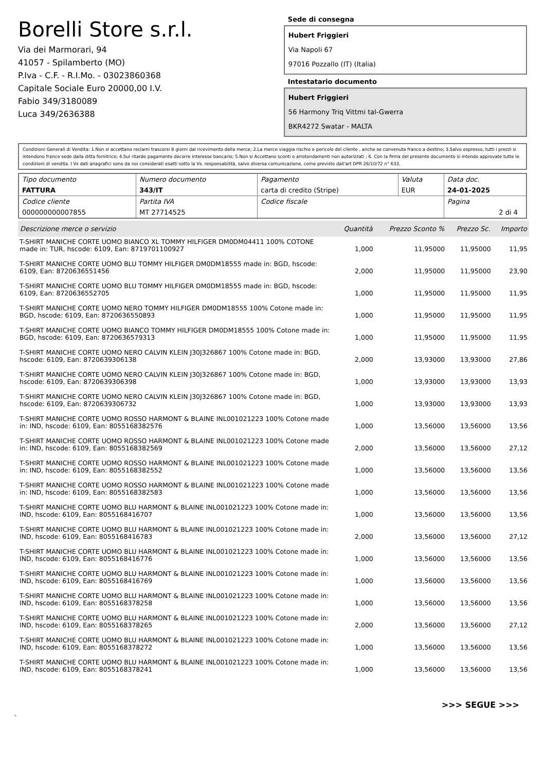Borelli Store s.r.l.
Via dei Marmorari, 94
41057 - Spilamberto (MO)
P.Iva - C.F. - R.I.Mo. - 03023860368
Capitale Sociale Euro 20000,00 I.V.
Fabio 349/3180089
Luca 349/2636388
Sede di consegna
Hubert Friggieri
Via Napoli 67
97016 Pozzallo (IT) (Italia)
Intestatario documento
Hubert Friggieri
56 Harmony Triq Vittmi tal-Gwerra
BKR4272 Swatar - MALTA
Condizioni Generali di Vendita: 1.Non si accettano reclami trascorsi 8 giorni dal ricevimento della merce; 2.La merce viaggia rischio e pericolo del cliente , anche se convenuta franco a destino; 3.Salvo espresso, tutti i prezzi si intendono franco sede dalla ditta fornitrice; 4.Sul ritardo pagamento decorre interesse bancario; 5.Non si Accettano sconti o arrotondamenti non autorizzati ; 6. Con la firma del presente documento si intendo approvate tutte le condizioni di vendita. I Vs dati anagrafici sono da noi considerati esatti sotto la Vs. responsabilità, salvo diversa comunicazione, come previsto dall'art DPR 26/10/72 n° 633.
| Tipo documento FATTURA | Numero documento 343/IT | Pagamento carta di credito (Stripe) | Valuta EUR | Data doc. 24-01-2025 |
| Codice cliente 000000000007855 | Partita IVA MT 27714525 | Codice fiscale | | Pagina 2 di 4 |
| Descrizione merce o servizio | Quantità | Prezzo Sconto % | Prezzo Sc. | Importo |
| --- | --- | --- | --- | --- |
| T-SHIRT MANICHE CORTE UOMO BIANCO XL TOMMY HILFIGER DM0DM04411 100% COTONE made in: TUR, hscode: 6109, Ean: 8719701100927 | 1,000 | 11,95000 | 11,95000 | 11,95 |
| T-SHIRT MANICHE CORTE UOMO BLU TOMMY HILFIGER DM0DM18555 made in: BGD, hscode: 6109, Ean: 8720636551456 | 2,000 | 11,95000 | 11,95000 | 23,90 |
| T-SHIRT MANICHE CORTE UOMO BLU TOMMY HILFIGER DM0DM18555 made in: BGD, hscode: 6109, Ean: 8720636552705 | 1,000 | 11,95000 | 11,95000 | 11,95 |
| T-SHIRT MANICHE CORTE UOMO NERO TOMMY HILFIGER DM0DM18555 100% Cotone made in: BGD, hscode: 6109, Ean: 8720636550893 | 1,000 | 11,95000 | 11,95000 | 11,95 |
| T-SHIRT MANICHE CORTE UOMO BIANCO TOMMY HILFIGER DM0DM18555 100% Cotone made in: BGD, hscode: 6109, Ean: 8720636579313 | 1,000 | 11,95000 | 11,95000 | 11,95 |
| T-SHIRT MANICHE CORTE UOMO NERO CALVIN KLEIN J30J326867 100% Cotone made in: BGD, hscode: 6109, Ean: 8720639306138 | 2,000 | 13,93000 | 13,93000 | 27,86 |
| T-SHIRT MANICHE CORTE UOMO NERO CALVIN KLEIN J30J326867 100% Cotone made in: BGD, hscode: 6109, Ean: 8720639306398 | 1,000 | 13,93000 | 13,93000 | 13,93 |
| T-SHIRT MANICHE CORTE UOMO NERO CALVIN KLEIN J30J326867 100% Cotone made in: BGD, hscode: 6109, Ean: 8720639306732 | 1,000 | 13,93000 | 13,93000 | 13,93 |
| T-SHIRT MANICHE CORTE UOMO ROSSO HARMONT & BLAINE INL001021223 100% Cotone made in: IND, hscode: 6109, Ean: 8055168382576 | 1,000 | 13,56000 | 13,56000 | 13,56 |
| T-SHIRT MANICHE CORTE UOMO ROSSO HARMONT & BLAINE INL001021223 100% Cotone made in: IND, hscode: 6109, Ean: 8055168382569 | 2,000 | 13,56000 | 13,56000 | 27,12 |
| T-SHIRT MANICHE CORTE UOMO ROSSO HARMONT & BLAINE INL001021223 100% Cotone made in: IND, hscode: 6109, Ean: 8055168382552 | 1,000 | 13,56000 | 13,56000 | 13,56 |
| T-SHIRT MANICHE CORTE UOMO ROSSO HARMONT & BLAINE INL001021223 100% Cotone made in: IND, hscode: 6109, Ean: 8055168382583 | 1,000 | 13,56000 | 13,56000 | 13,56 |
| T-SHIRT MANICHE CORTE UOMO BLU HARMONT & BLAINE INL001021223 100% Cotone made in: IND, hscode: 6109, Ean: 8055168416707 | 1,000 | 13,56000 | 13,56000 | 13,56 |
| T-SHIRT MANICHE CORTE UOMO BLU HARMONT & BLAINE INL001021223 100% Cotone made in: IND, hscode: 6109, Ean: 8055168416783 | 2,000 | 13,56000 | 13,56000 | 27,12 |
| T-SHIRT MANICHE CORTE UOMO BLU HARMONT & BLAINE INL001021223 100% Cotone made in: IND, hscode: 6109, Ean: 8055168416776 | 1,000 | 13,56000 | 13,56000 | 13,56 |
| T-SHIRT MANICHE CORTE UOMO BLU HARMONT & BLAINE INL001021223 100% Cotone made in: IND, hscode: 6109, Ean: 8055168416769 | 1,000 | 13,56000 | 13,56000 | 13,56 |
| T-SHIRT MANICHE CORTE UOMO BLU HARMONT & BLAINE INL001021223 100% Cotone made in: IND, hscode: 6109, Ean: 8055168378258 | 1,000 | 13,56000 | 13,56000 | 13,56 |
| T-SHIRT MANICHE CORTE UOMO BLU HARMONT & BLAINE INL001021223 100% Cotone made in: IND, hscode: 6109, Ean: 8055168378265 | 2,000 | 13,56000 | 13,56000 | 27,12 |
| T-SHIRT MANICHE CORTE UOMO BLU HARMONT & BLAINE INL001021223 100% Cotone made in: IND, hscode: 6109, Ean: 8055168378272 | 1,000 | 13,56000 | 13,56000 | 13,56 |
| T-SHIRT MANICHE CORTE UOMO BLU HARMONT & BLAINE INL001021223 100% Cotone made in: IND, hscode: 6109, Ean: 8055168378241 | 1,000 | 13,56000 | 13,56000 | 13,56 |
>>> SEGUE >>>
-